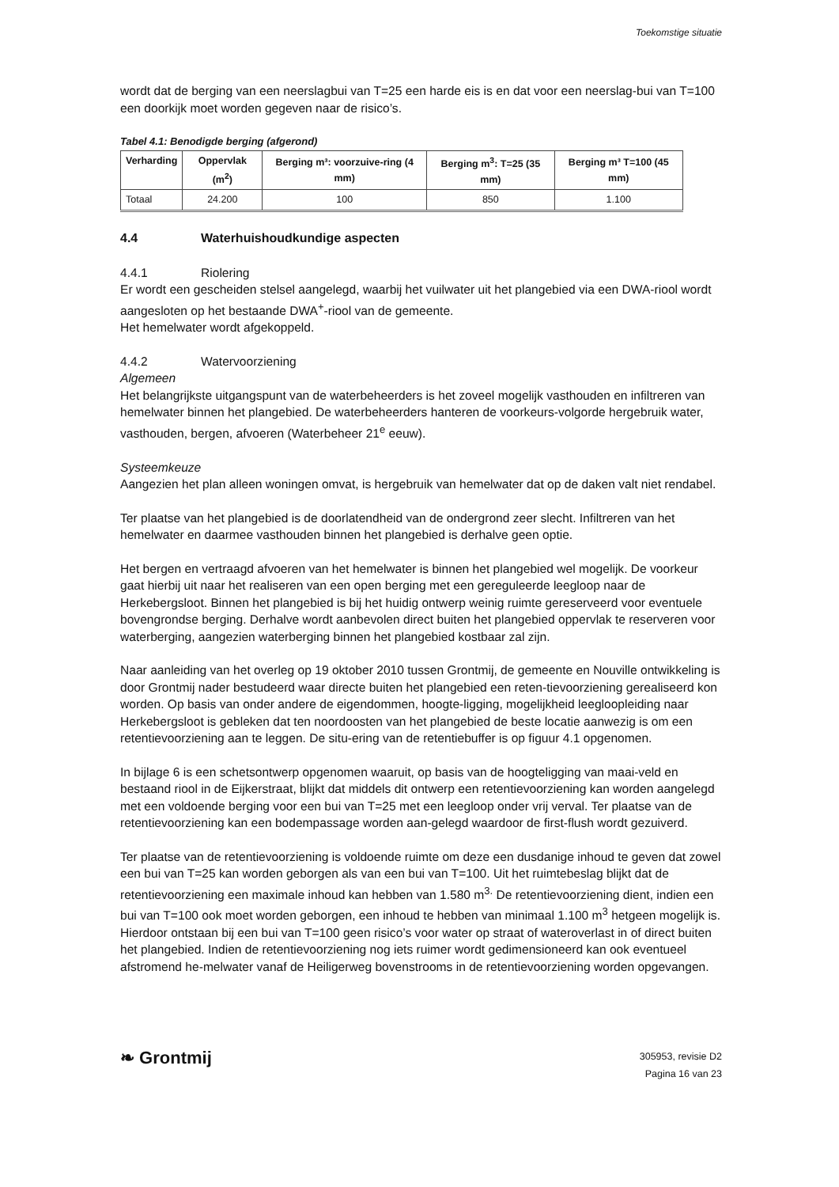Toekomstige situatie
wordt dat de berging van een neerslagbui van T=25 een harde eis is en dat voor een neerslag-bui van T=100 een doorkijk moet worden gegeven naar de risico’s.
Tabel 4.1: Benodigde berging (afgerond)
| Verharding | Oppervlak (m<sup>2</sup>) | Berging m³: voorzuive-ring (4 mm) | Berging m<sup>3</sup>: T=25 (35 mm) | Berging m³ T=100 (45 mm) |
| --- | --- | --- | --- | --- |
| Totaal | 24.200 | 100 | 850 | 1.100 |
4.4 Waterhuishoudkundige aspecten
4.4.1 Riolering
Er wordt een gescheiden stelsel aangelegd, waarbij het vuilwater uit het plangebied via een DWA-riool wordt aangesloten op het bestaande DWA<sup>+</sup>-riool van de gemeente.
Het hemelwater wordt afgekoppeld.
4.4.2 Watervoorziening
Algemeen
Het belangrijkste uitgangspunt van de waterbeheerders is het zoveel mogelijk vasthouden en infiltreren van hemelwater binnen het plangebied. De waterbeheerders hanteren de voorkeurs-volgorde hergebruik water, vasthouden, bergen, afvoeren (Waterbeheer 21<sup>e</sup> eeuw).
Systeemkeuze
Aangezien het plan alleen woningen omvat, is hergebruik van hemelwater dat op de daken valt niet rendabel.
Ter plaatse van het plangebied is de doorlatendheid van de ondergrond zeer slecht. Infiltreren van het hemelwater en daarmee vasthouden binnen het plangebied is derhalve geen optie.
Het bergen en vertraagd afvoeren van het hemelwater is binnen het plangebied wel mogelijk. De voorkeur gaat hierbij uit naar het realiseren van een open berging met een gereguleerde leegloop naar de Herkebergsloot. Binnen het plangebied is bij het huidig ontwerp weinig ruimte gereserveerd voor eventuele bovengrondse berging. Derhalve wordt aanbevolen direct buiten het plangebied oppervlak te reserveren voor waterberging, aangezien waterberging binnen het plangebied kostbaar zal zijn.
Naar aanleiding van het overleg op 19 oktober 2010 tussen Grontmij, de gemeente en Nouville ontwikkeling is door Grontmij nader bestudeerd waar directe buiten het plangebied een reten-tievoorziening gerealiseerd kon worden. Op basis van onder andere de eigendommen, hoogte-ligging, mogelijkheid leegloopleiding naar Herkebergsloot is gebleken dat ten noordoosten van het plangebied de beste locatie aanwezig is om een retentievoorziening aan te leggen. De situ-ering van de retentiebuffer is op figuur 4.1 opgenomen.
In bijlage 6 is een schetsontwerp opgenomen waaruit, op basis van de hoogteligging van maai-veld en bestaand riool in de Eijkerstraat, blijkt dat middels dit ontwerp een retentievoorziening kan worden aangelegd met een voldoende berging voor een bui van T=25 met een leegloop onder vrij verval. Ter plaatse van de retentievoorziening kan een bodempassage worden aan-gelegd waardoor de first-flush wordt gezuiverd.
Ter plaatse van de retentievoorziening is voldoende ruimte om deze een dusdanige inhoud te geven dat zowel een bui van T=25 kan worden geborgen als van een bui van T=100. Uit het ruimtebeslag blijkt dat de retentievoorziening een maximale inhoud kan hebben van 1.580 m<sup>3.</sup> De retentievoorziening dient, indien een bui van T=100 ook moet worden geborgen, een inhoud te hebben van minimaal 1.100 m<sup>3</sup> hetgeen mogelijk is. Hierdoor ontstaan bij een bui van T=100 geen risico’s voor water op straat of wateroverlast in of direct buiten het plangebied. Indien de retentievoorziening nog iets ruimer wordt gedimensioneerd kan ook eventueel afstromend he-melwater vanaf de Heiligerweg bovenstrooms in de retentievoorziening worden opgevangen.
❧ Grontmij
305953, revisie D2
Pagina 16 van 23